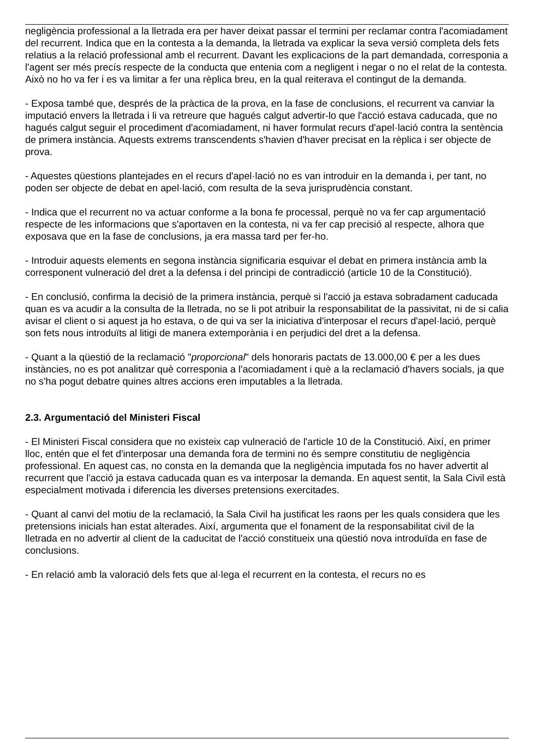negligència professional a la lletrada era per haver deixat passar el termini per reclamar contra l'acomiadament del recurrent. Indica que en la contesta a la demanda, la lletrada va explicar la seva versió completa dels fets relatius a la relació professional amb el recurrent. Davant les explicacions de la part demandada, corresponia a l'agent ser més precís respecte de la conducta que entenia com a negligent i negar o no el relat de la contesta. Això no ho va fer i es va limitar a fer una rèplica breu, en la qual reiterava el contingut de la demanda.
- Exposa també que, després de la pràctica de la prova, en la fase de conclusions, el recurrent va canviar la imputació envers la lletrada i li va retreure que hagués calgut advertir-lo que l'acció estava caducada, que no hagués calgut seguir el procediment d'acomiadament, ni haver formulat recurs d'apel·lació contra la sentència de primera instància. Aquests extrems transcendents s'havien d'haver precisat en la rèplica i ser objecte de prova.
- Aquestes qüestions plantejades en el recurs d'apel·lació no es van introduir en la demanda i, per tant, no poden ser objecte de debat en apel·lació, com resulta de la seva jurisprudència constant.
- Indica que el recurrent no va actuar conforme a la bona fe processal, perquè no va fer cap argumentació respecte de les informacions que s'aportaven en la contesta, ni va fer cap precisió al respecte, alhora que exposava que en la fase de conclusions, ja era massa tard per fer-ho.
- Introduir aquests elements en segona instància significaria esquivar el debat en primera instància amb la corresponent vulneració del dret a la defensa i del principi de contradicció (article 10 de la Constitució).
- En conclusió, confirma la decisió de la primera instància, perquè si l'acció ja estava sobradament caducada quan es va acudir a la consulta de la lletrada, no se li pot atribuir la responsabilitat de la passivitat, ni de si calia avisar el client o si aquest ja ho estava, o de qui va ser la iniciativa d'interposar el recurs d'apel·lació, perquè son fets nous introduïts al litigi de manera extemporània i en perjudici del dret a la defensa.
- Quant a la qüestió de la reclamació "proporcional" dels honoraris pactats de 13.000,00 € per a les dues instàncies, no es pot analitzar què corresponia a l'acomiadament i què a la reclamació d'havers socials, ja que no s'ha pogut debatre quines altres accions eren imputables a la lletrada.
2.3. Argumentació del Ministeri Fiscal
- El Ministeri Fiscal considera que no existeix cap vulneració de l'article 10 de la Constitució. Així, en primer lloc, entén que el fet d'interposar una demanda fora de termini no és sempre constitutiu de negligència professional. En aquest cas, no consta en la demanda que la negligència imputada fos no haver advertit al recurrent que l'acció ja estava caducada quan es va interposar la demanda. En aquest sentit, la Sala Civil està especialment motivada i diferencia les diverses pretensions exercitades.
- Quant al canvi del motiu de la reclamació, la Sala Civil ha justificat les raons per les quals considera que les pretensions inicials han estat alterades. Així, argumenta que el fonament de la responsabilitat civil de la lletrada en no advertir al client de la caducitat de l'acció constitueix una qüestió nova introduïda en fase de conclusions.
- En relació amb la valoració dels fets que al·lega el recurrent en la contesta, el recurs no es